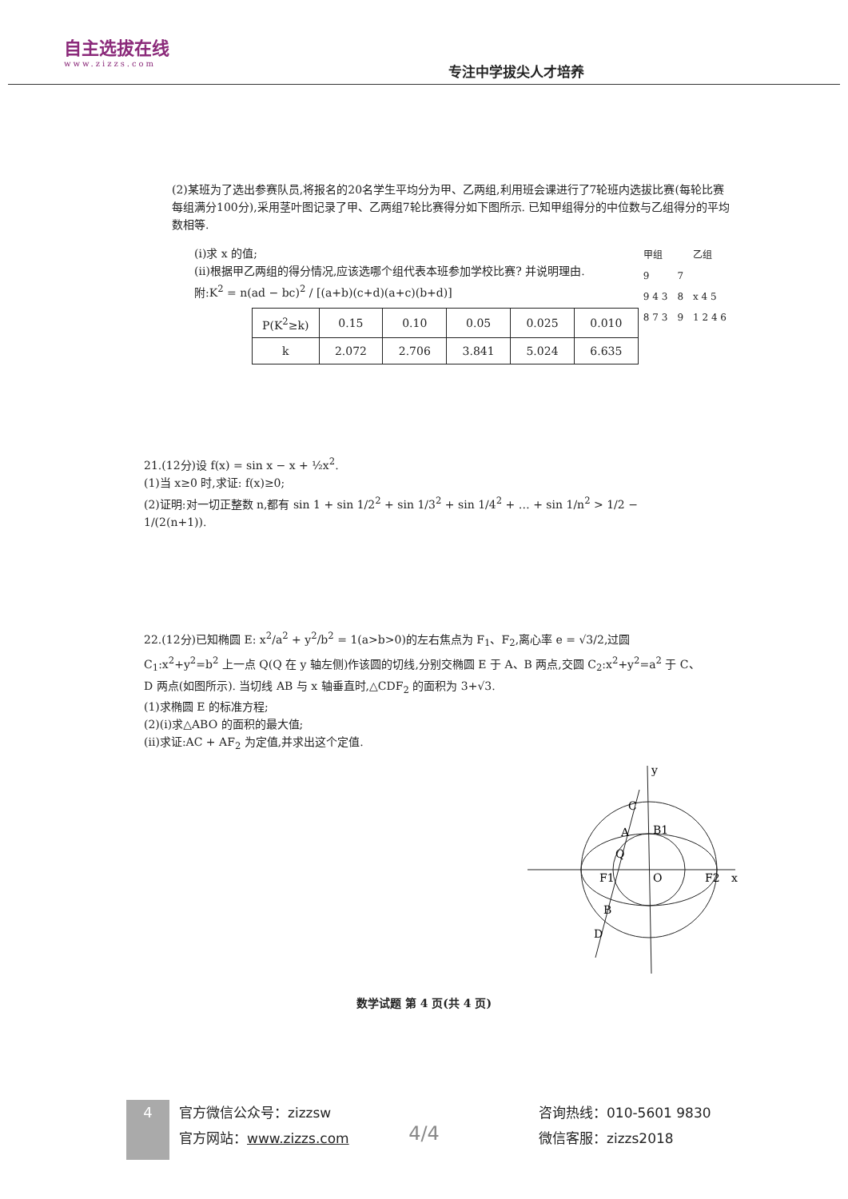自主选拔在线
www.zizzs.com
专注中学拔尖人才培养
(2)某班为了选出参赛队员,将报名的20名学生平均分为甲、乙两组,利用班会课进行了7轮班内选拔比赛(每轮比赛每组满分100分),采用茎叶图记录了甲、乙两组7轮比赛得分如下图所示. 已知甲组得分的中位数与乙组得分的平均数相等.
| 甲组 | | 乙组 |
| 9 | 7 | |
| 9 4 3 | 8 | x 4 5 |
| 8 7 3 | 9 | 1 2 4 6 |
(ⅰ)求 x 的值;
(ⅱ)根据甲乙两组的得分情况,应该选哪个组代表本班参加学校比赛? 并说明理由.
附:K<sup>2</sup> = n(ad − bc)<sup>2</sup> / [(a+b)(c+d)(a+c)(b+d)]
| P(K<sup>2</sup>≥k) | 0.15 | 0.10 | 0.05 | 0.025 | 0.010 |
| k | 2.072 | 2.706 | 3.841 | 5.024 | 6.635 |
21.(12分)设 f(x) = sin x − x + ½x<sup>2</sup>.
(1)当 x≥0 时,求证: f(x)≥0;
(2)证明:对一切正整数 n,都有 sin 1 + sin 1/2<sup>2</sup> + sin 1/3<sup>2</sup> + sin 1/4<sup>2</sup> + … + sin 1/n<sup>2</sup> > 1/2 − 1/(2(n+1)).
22.(12分)已知椭圆 E: x<sup>2</sup>/a<sup>2</sup> + y<sup>2</sup>/b<sup>2</sup> = 1(a>b>0)的左右焦点为 F<sub>1</sub>、F<sub>2</sub>,离心率 e = √3/2,过圆 C<sub>1</sub>:x<sup>2</sup>+y<sup>2</sup>=b<sup>2</sup> 上一点 Q(Q 在 y 轴左侧)作该圆的切线,分别交椭圆 E 于 A、B 两点,交圆 C<sub>2</sub>:x<sup>2</sup>+y<sup>2</sup>=a<sup>2</sup> 于 C、D 两点(如图所示). 当切线 AB 与 x 轴垂直时,△CDF<sub>2</sub> 的面积为 3+√3.
(1)求椭圆 E 的标准方程;
(2)(ⅰ)求△ABO 的面积的最大值;
(ⅱ)求证:AC + AF<sub>2</sub> 为定值,并求出这个定值.
x
y
O
F1
F2
C
A
Q
B
D
B1
数学试题 第 4 页(共 4 页)
4/4
4
官方微信公众号：zizzsw
官方网站：www.zizzs.com
咨询热线：010-5601 9830
微信客服：zizzs2018